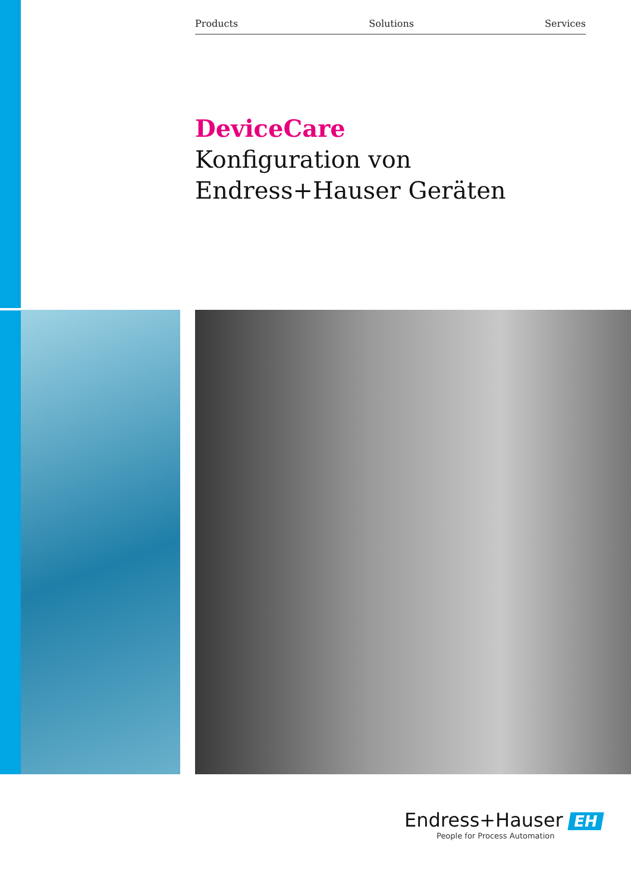Products Solutions Services
DeviceCare
Konfiguration von
Endress+Hauser Geräten
Endress+Hauser EH
People for Process Automation